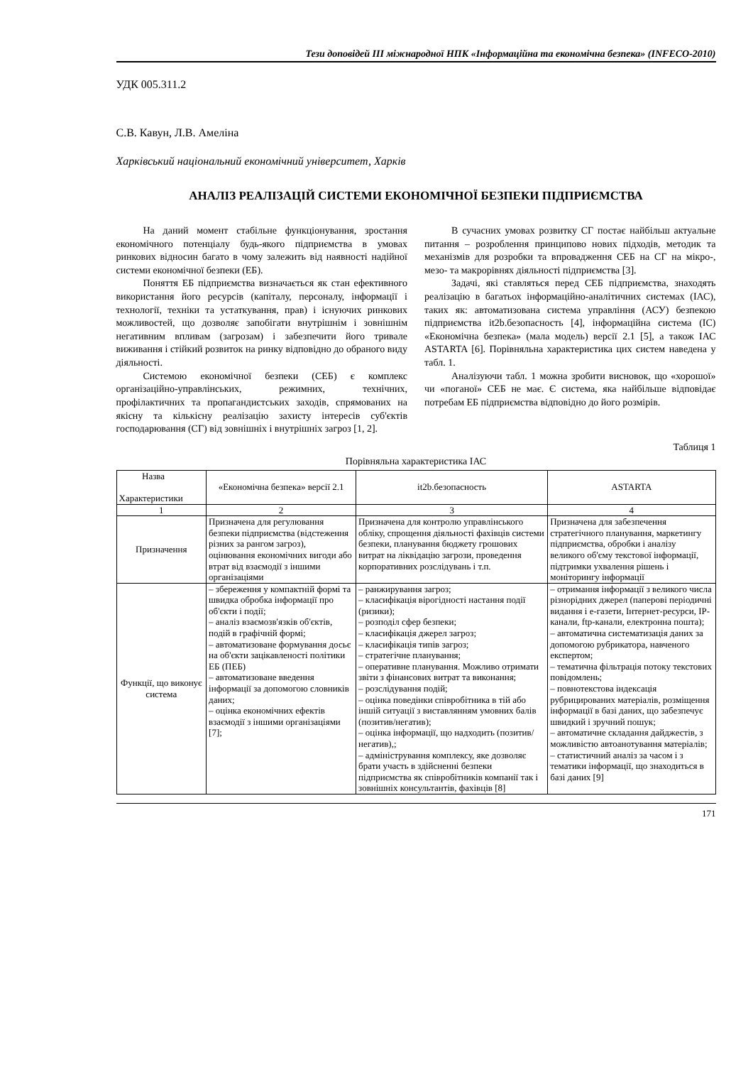Тези доповідей ІІІ міжнародної НПК «Інформаційна та економічна безпека» (INFECO-2010)
УДК 005.311.2
С.В. Кавун, Л.В. Амеліна
Харківський національний економічний університет, Харків
АНАЛІЗ РЕАЛІЗАЦІЙ СИСТЕМИ ЕКОНОМІЧНОЇ БЕЗПЕКИ ПІДПРИЄМСТВА
На даний момент стабільне функціонування, зростання економічного потенціалу будь-якого підприємства в умовах ринкових відносин багато в чому залежить від наявності надійної системи економічної безпеки (ЕБ).
Поняття ЕБ підприємства визначається як стан ефективного використання його ресурсів (капіталу, персоналу, інформації і технології, техніки та устаткування, прав) і існуючих ринкових можливостей, що дозволяє запобігати внутрішнім і зовнішнім негативним впливам (загрозам) і забезпечити його тривале виживання і стійкий розвиток на ринку відповідно до обраного виду діяльності.
Системою економічної безпеки (СЕБ) є комплекс організаційно-управлінських, режимних, технічних, профілактичних та пропагандистських заходів, спрямованих на якісну та кількісну реалізацію захисту інтересів суб'єктів господарювання (СГ) від зовнішніх і внутрішніх загроз [1, 2].
В сучасних умовах розвитку СГ постає найбільш актуальне питання – розроблення принципово нових підходів, методик та механізмів для розробки та впровадження СЕБ на СГ на мікро-, мезо- та макрорівнях діяльності підприємства [3].
Задачі, які ставляться перед СЕБ підприємства, знаходять реалізацію в багатьох інформаційно-аналітичних системах (ІАС), таких як: автоматизована система управління (АСУ) безпекою підприємства it2b.безопасность [4], інформаційна система (ІС) «Економічна безпека» (мала модель) версії 2.1 [5], а також ІАС ASTARTA [6]. Порівняльна характеристика цих систем наведена у табл. 1.
Аналізуючи табл. 1 можна зробити висновок, що «хорошої» чи «поганої» СЕБ не має. Є система, яка найбільше відповідає потребам ЕБ підприємства відповідно до його розмірів.
Таблиця 1
Порівняльна характеристика ІАС
| Назва Характеристики | «Економічна безпека» версії 2.1 | it2b.безопасность | ASTARTA |
| --- | --- | --- | --- |
| 1 | 2 | 3 | 4 |
| Призначення | Призначена для регулювання безпеки підприємства (відстеження різних за рангом загроз), оцінювання економічних вигоди або втрат від взаємодії з іншими організаціями | Призначена для контролю управлінського обліку, спрощення діяльності фахівців системи безпеки, планування бюджету грошових витрат на ліквідацію загрози, проведення корпоративних розслідувань і т.п. | Призначена для забезпечення стратегічного планування, маркетингу підприємства, обробки і аналізу великого об'єму текстової інформації, підтримки ухвалення рішень і моніторингу інформації |
| Функції, що виконує система | – збереження у компактній формі та швидка обробка інформації про об'єкти і події; – аналіз взаємозв'язків об'єктів, подій в графічній формі; – автоматизоване формування досьє на об'єкти зацікавленості політики ЕБ (ПЕБ) – автоматизоване введення інформації за допомогою словників даних; – оцінка економічних ефектів взаємодії з іншими організаціями [7]; | – ранжирування загроз; – класифікація вірогідності настання події (ризики); – розподіл сфер безпеки; – класифікація джерел загроз; – класифікація типів загроз; – стратегічне планування; – оперативне планування. Можливо отримати звіти з фінансових витрат та виконання; – розслідування подій; – оцінка поведінки співробітника в тій або іншій ситуації з виставлянням умовних балів (позитив/негатив); – оцінка інформації, що надходить (позитив/негатив),; – адміністрування комплексу, яке дозволяє брати участь в здійсненні безпеки підприємства як співробітників компанії так і зовнішніх консультантів, фахівців [8] | – отримання інформації з великого числа різнорідних джерел (паперові періодичні видання і е-газети, Інтернет-ресурси, IP-канали, ftp-канали, електронна пошта); – автоматична систематизація даних за допомогою рубрикатора, навченого експертом; – тематична фільтрація потоку текстових повідомлень; – повнотекстова індексація рубрицированих матеріалів, розміщення інформації в базі даних, що забезпечує швидкий і зручний пошук; – автоматичне складання дайджестів, з можливістю автоанотування матеріалів; – статистичний аналіз за часом і з тематики інформації, що знаходиться в базі даних [9] |
171